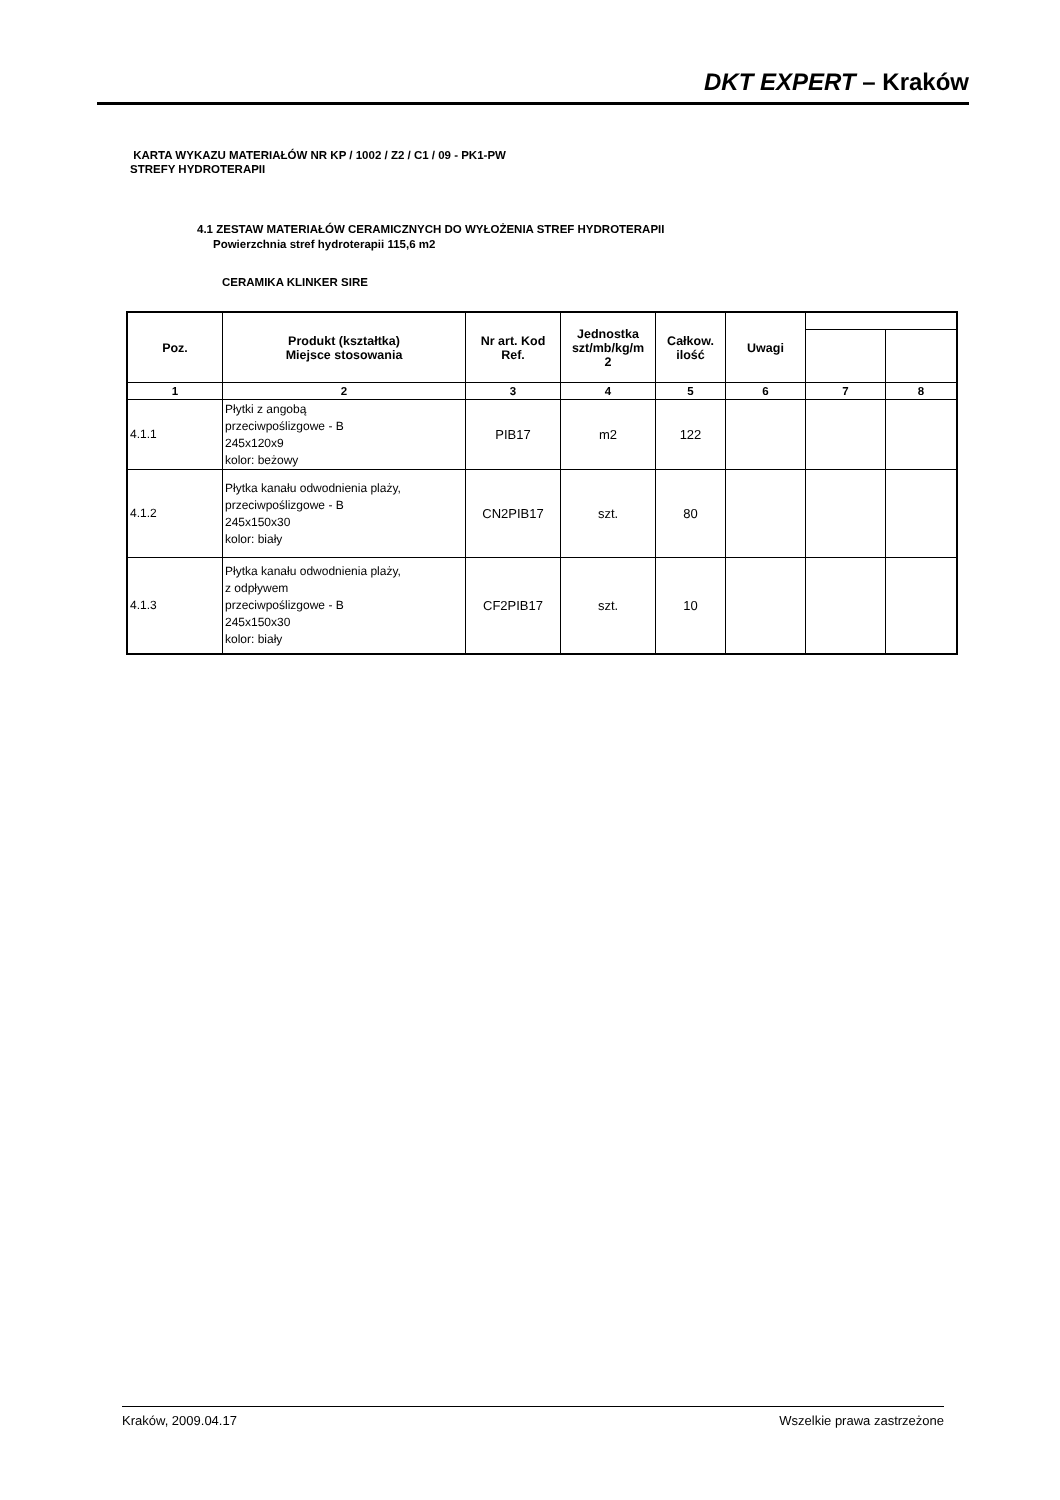DKT EXPERT – Kraków
KARTA WYKAZU MATERIAŁÓW NR KP / 1002 / Z2 / C1 / 09 - PK1-PW
STREFY HYDROTERAPII
4.1 ZESTAW MATERIAŁÓW CERAMICZNYCH DO WYŁOŻENIA STREF HYDROTERAPII
Powierzchnia stref hydroterapii 115,6 m2
CERAMIKA KLINKER SIRE
| Poz. | Produkt (kształtka) Miejsce stosowania | Nr art. Kod Ref. | Jednostka szt/mb/kg/m 2 | Całkow. ilość | Uwagi | | |
| --- | --- | --- | --- | --- | --- | --- | --- |
| 1 | 2 | 3 | 4 | 5 | 6 | 7 | 8 |
| 4.1.1 | Płytki z angobą przeciwpoślizgowe - B 245x120x9 kolor: beżowy | PIB17 | m2 | 122 | | | |
| 4.1.2 | Płytka kanału odwodnienia plaży, przeciwpoślizgowe - B 245x150x30 kolor: biały | CN2PIB17 | szt. | 80 | | | |
| 4.1.3 | Płytka kanału odwodnienia plaży, z odpływem przeciwpoślizgowe - B 245x150x30 kolor: biały | CF2PIB17 | szt. | 10 | | | |
Kraków, 2009.04.17 Wszelkie prawa zastrzeżone